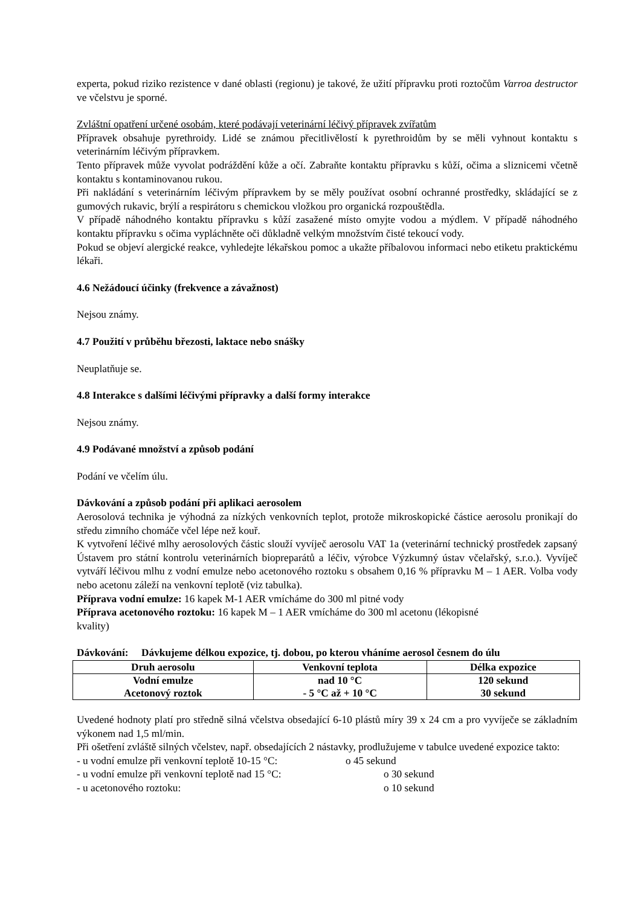experta, pokud riziko rezistence v dané oblasti (regionu) je takové, že užití přípravku proti roztočům Varroa destructor ve včelstvu je sporné.
Zvláštní opatření určené osobám, které podávají veterinární léčivý přípravek zvířatům
Přípravek obsahuje pyrethroidy. Lidé se známou přecitlivělostí k pyrethroidům by se měli vyhnout kontaktu s veterinárním léčivým přípravkem.
Tento přípravek může vyvolat podráždění kůže a očí. Zabraňte kontaktu přípravku s kůží, očima a sliznicemi včetně kontaktu s kontaminovanou rukou.
Při nakládání s veterinárním léčivým přípravkem by se měly používat osobní ochranné prostředky, skládající se z gumových rukavic, brýlí a respirátoru s chemickou vložkou pro organická rozpouštědla.
V případě náhodného kontaktu přípravku s kůží zasažené místo omyjte vodou a mýdlem. V případě náhodného kontaktu přípravku s očima vypláchněte oči důkladně velkým množstvím čisté tekoucí vody.
Pokud se objeví alergické reakce, vyhledejte lékařskou pomoc a ukažte příbalovou informaci nebo etiketu praktickému lékaři.
4.6 Nežádoucí účinky (frekvence a závažnost)
Nejsou známy.
4.7 Použití v průběhu březosti, laktace nebo snášky
Neuplatňuje se.
4.8 Interakce s dalšími léčivými přípravky a další formy interakce
Nejsou známy.
4.9 Podávané množství a způsob podání
Podání ve včelím úlu.
Dávkování a způsob podání při aplikaci aerosolem
Aerosolová technika je výhodná za nízkých venkovních teplot, protože mikroskopické částice aerosolu pronikají do středu zimního chomáče včel lépe než kouř.
K vytvoření léčivé mlhy aerosolových částic slouží vyvíječ aerosolu VAT 1a (veterinární technický prostředek zapsaný Ústavem pro státní kontrolu veterinárních biopreparátů a léčiv, výrobce Výzkumný ústav včelařský, s.r.o.). Vyvíječ vytváří léčivou mlhu z vodní emulze nebo acetonového roztoku s obsahem 0,16 % přípravku M – 1 AER. Volba vody nebo acetonu záleží na venkovní teplotě (viz tabulka).
Příprava vodní emulze: 16 kapek M-1 AER vmícháme do 300 ml pitné vody
Příprava acetonového roztoku: 16 kapek M – 1 AER vmícháme do 300 ml acetonu (lékopisné
kvality)
Dávkování: Dávkujeme délkou expozice, tj. dobou, po kterou vháníme aerosol česnem do úlu
| Druh aerosolu | Venkovní teplota | Délka expozice |
| --- | --- | --- |
| Vodní emulze Acetonový roztok | nad 10 °C - 5 °C až + 10 °C | 120 sekund 30 sekund |
Uvedené hodnoty platí pro středně silná včelstva obsedající 6-10 plástů míry 39 x 24 cm a pro vyvíječe se základním výkonem nad 1,5 ml/min.
Při ošetření zvláště silných včelstev, např. obsedajících 2 nástavky, prodlužujeme v tabulce uvedené expozice takto:
- u vodní emulze při venkovní teplotě 10-15 °C: o 45 sekund
- u vodní emulze při venkovní teplotě nad 15 °C: o 30 sekund
- u acetonového roztoku: o 10 sekund